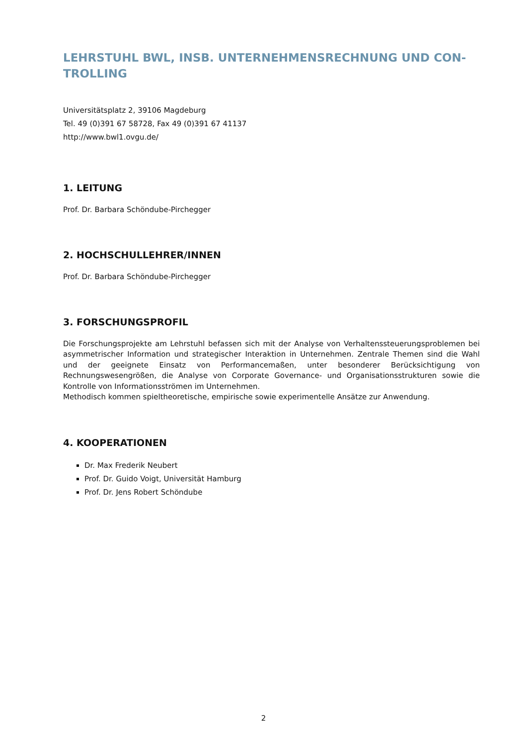LEHRSTUHL BWL, INSB. UNTERNEHMENSRECHNUNG UND CON-
TROLLING
Universitätsplatz 2, 39106 Magdeburg
Tel. 49 (0)391 67 58728, Fax 49 (0)391 67 41137
http://www.bwl1.ovgu.de/
1. LEITUNG
Prof. Dr. Barbara Schöndube-Pirchegger
2. HOCHSCHULLEHRER/INNEN
Prof. Dr. Barbara Schöndube-Pirchegger
3. FORSCHUNGSPROFIL
Die Forschungsprojekte am Lehrstuhl befassen sich mit der Analyse von Verhaltenssteuerungsproblemen bei asymmetrischer Information und strategischer Interaktion in Unternehmen. Zentrale Themen sind die Wahl und der geeignete Einsatz von Performancemaßen, unter besonderer Berücksichtigung von Rechnungswesengrößen, die Analyse von Corporate Governance- und Organisationsstrukturen sowie die Kontrolle von Informationsströmen im Unternehmen.
Methodisch kommen spieltheoretische, empirische sowie experimentelle Ansätze zur Anwendung.
4. KOOPERATIONEN
Dr. Max Frederik Neubert
Prof. Dr. Guido Voigt, Universität Hamburg
Prof. Dr. Jens Robert Schöndube
2